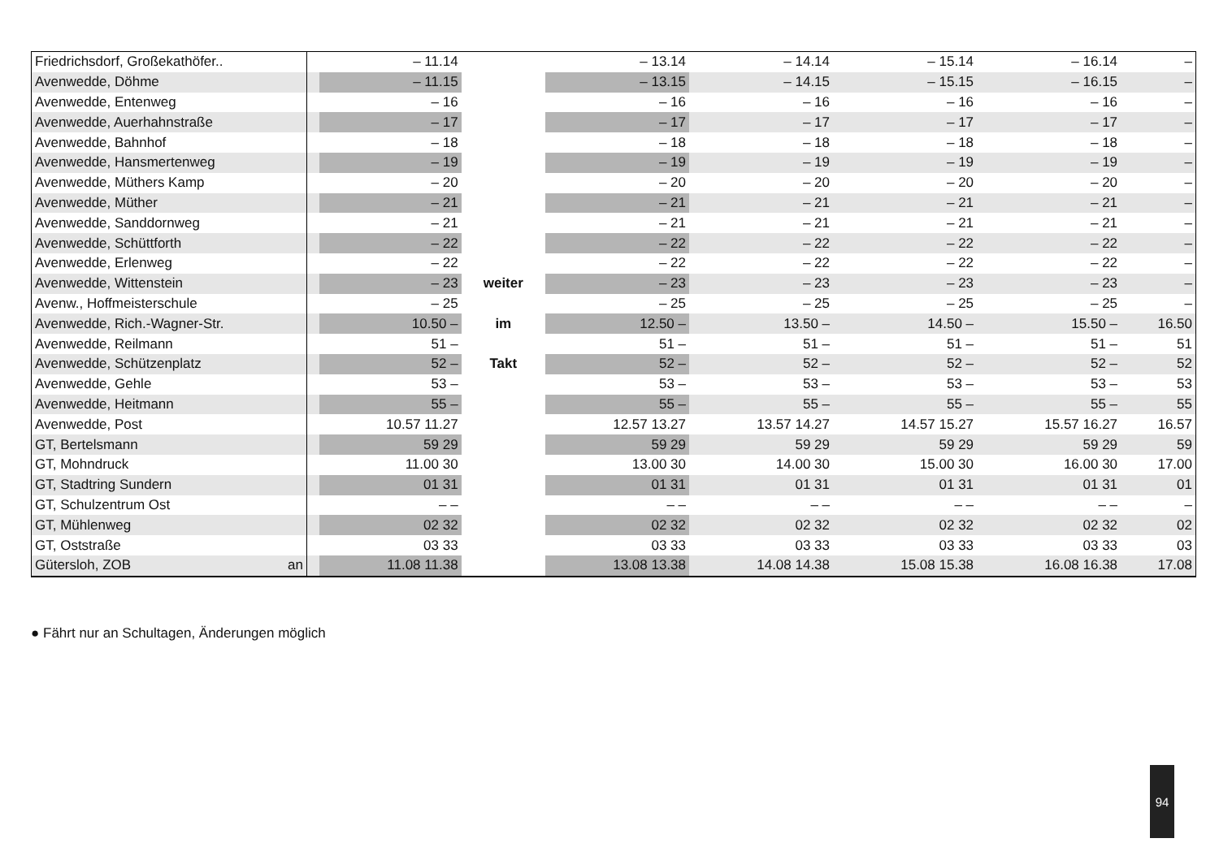| Friedrichsdorf, Großekathöfer.. | | – 11.14 | | – 13.14 | – 14.14 | – 15.14 | – 16.14 | – |
| Avenwedde, Döhme | | – 11.15 | | – 13.15 | – 14.15 | – 15.15 | – 16.15 | – |
| Avenwedde, Entenweg | | – 16 | | – 16 | – 16 | – 16 | – 16 | – |
| Avenwedde, Auerhahnstraße | | – 17 | | – 17 | – 17 | – 17 | – 17 | – |
| Avenwedde, Bahnhof | | – 18 | | – 18 | – 18 | – 18 | – 18 | – |
| Avenwedde, Hansmertenweg | | – 19 | | – 19 | – 19 | – 19 | – 19 | – |
| Avenwedde, Müthers Kamp | | – 20 | | – 20 | – 20 | – 20 | – 20 | – |
| Avenwedde, Müther | | – 21 | | – 21 | – 21 | – 21 | – 21 | – |
| Avenwedde, Sanddornweg | | – 21 | | – 21 | – 21 | – 21 | – 21 | – |
| Avenwedde, Schüttforth | | – 22 | | – 22 | – 22 | – 22 | – 22 | – |
| Avenwedde, Erlenweg | | – 22 | | – 22 | – 22 | – 22 | – 22 | – |
| Avenwedde, Wittenstein | | – 23 | weiter | – 23 | – 23 | – 23 | – 23 | – |
| Avenw., Hoffmeisterschule | | – 25 | | – 25 | – 25 | – 25 | – 25 | – |
| Avenwedde, Rich.-Wagner-Str. | | 10.50 – | im | 12.50 – | 13.50 – | 14.50 – | 15.50 – | 16.50 |
| Avenwedde, Reilmann | | 51 – | | 51 – | 51 – | 51 – | 51 – | 51 |
| Avenwedde, Schützenplatz | | 52 – | Takt | 52 – | 52 – | 52 – | 52 – | 52 |
| Avenwedde, Gehle | | 53 – | | 53 – | 53 – | 53 – | 53 – | 53 |
| Avenwedde, Heitmann | | 55 – | | 55 – | 55 – | 55 – | 55 – | 55 |
| Avenwedde, Post | | 10.57 11.27 | | 12.57 13.27 | 13.57 14.27 | 14.57 15.27 | 15.57 16.27 | 16.57 |
| GT, Bertelsmann | | 59 29 | | 59 29 | 59 29 | 59 29 | 59 29 | 59 |
| GT, Mohndruck | | 11.00 30 | | 13.00 30 | 14.00 30 | 15.00 30 | 16.00 30 | 17.00 |
| GT, Stadtring Sundern | | 01 31 | | 01 31 | 01 31 | 01 31 | 01 31 | 01 |
| GT, Schulzentrum Ost | | – – | | – – | – – | – – | – – | – |
| GT, Mühlenweg | | 02 32 | | 02 32 | 02 32 | 02 32 | 02 32 | 02 |
| GT, Oststraße | | 03 33 | | 03 33 | 03 33 | 03 33 | 03 33 | 03 |
| Gütersloh, ZOB an | | 11.08 11.38 | | 13.08 13.38 | 14.08 14.38 | 15.08 15.38 | 16.08 16.38 | 17.08 |
● Fährt nur an Schultagen, Änderungen möglich
94